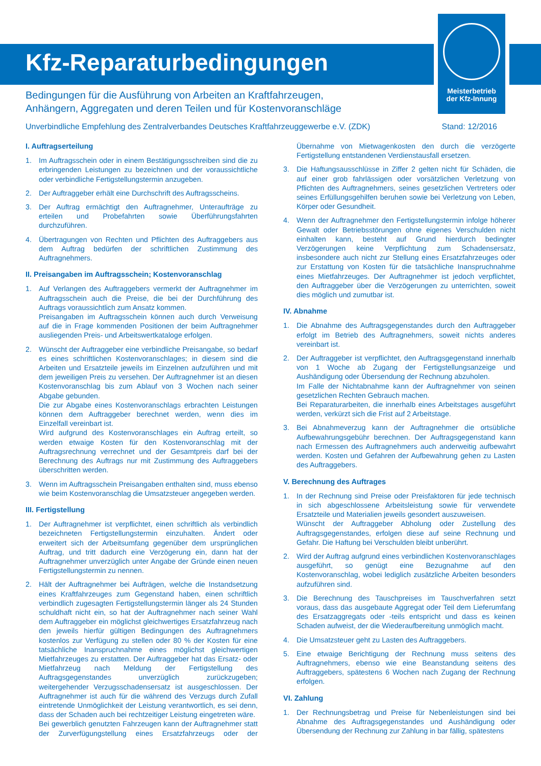Meisterbetrieb
der Kfz-Innung
Kfz-Reparaturbedingungen
Bedingungen für die Ausführung von Arbeiten an Kraftfahrzeugen,
Anhängern, Aggregaten und deren Teilen und für Kostenvoranschläge
Unverbindliche Empfehlung des Zentralverbandes Deutsches Kraftfahrzeuggewerbe e.V. (ZDK) Stand: 12/2016
I. Auftragserteilung
1. Im Auftragsschein oder in einem Bestätigungsschreiben sind die zu erbringenden Leistungen zu bezeichnen und der voraussichtliche oder verbindliche Fertigstellungstermin anzugeben.
2. Der Auftraggeber erhält eine Durchschrift des Auftragsscheins.
3. Der Auftrag ermächtigt den Auftragnehmer, Unteraufträge zu erteilen und Probefahrten sowie Überführungsfahrten durchzuführen.
4. Übertragungen von Rechten und Pflichten des Auftraggebers aus dem Auftrag bedürfen der schriftlichen Zustimmung des Auftragnehmers.
II. Preisangaben im Auftragsschein; Kostenvoranschlag
1. Auf Verlangen des Auftraggebers vermerkt der Auftragnehmer im Auftragsschein auch die Preise, die bei der Durchführung des Auftrags voraussichtlich zum Ansatz kommen.
Preisangaben im Auftragsschein können auch durch Verweisung auf die in Frage kommenden Positionen der beim Auftragnehmer ausliegenden Preis- und Arbeitswertkataloge erfolgen.
2. Wünscht der Auftraggeber eine verbindliche Preisangabe, so bedarf es eines schriftlichen Kostenvoranschlages; in diesem sind die Arbeiten und Ersatzteile jeweils im Einzelnen aufzuführen und mit dem jeweiligen Preis zu versehen. Der Auftragnehmer ist an diesen Kostenvoranschlag bis zum Ablauf von 3 Wochen nach seiner Abgabe gebunden.
Die zur Abgabe eines Kostenvoranschlags erbrachten Leistungen können dem Auftraggeber berechnet werden, wenn dies im Einzelfall vereinbart ist.
Wird aufgrund des Kostenvoranschlages ein Auftrag erteilt, so werden etwaige Kosten für den Kostenvoranschlag mit der Auftragsrechnung verrechnet und der Gesamtpreis darf bei der Berechnung des Auftrags nur mit Zustimmung des Auftraggebers überschritten werden.
3. Wenn im Auftragsschein Preisangaben enthalten sind, muss ebenso wie beim Kostenvoranschlag die Umsatzsteuer angegeben werden.
III. Fertigstellung
1. Der Auftragnehmer ist verpflichtet, einen schriftlich als verbindlich bezeichneten Fertigstellungstermin einzuhalten. Ändert oder erweitert sich der Arbeitsumfang gegenüber dem ursprünglichen Auftrag, und tritt dadurch eine Verzögerung ein, dann hat der Auftragnehmer unverzüglich unter Angabe der Gründe einen neuen Fertigstellungstermin zu nennen.
2. Hält der Auftragnehmer bei Aufträgen, welche die Instandsetzung eines Kraftfahrzeuges zum Gegenstand haben, einen schriftlich verbindlich zugesagten Fertigstellungstermin länger als 24 Stunden schuldhaft nicht ein, so hat der Auftragnehmer nach seiner Wahl dem Auftraggeber ein möglichst gleichwertiges Ersatzfahrzeug nach den jeweils hierfür gültigen Bedingungen des Auftragnehmers kostenlos zur Verfügung zu stellen oder 80 % der Kosten für eine tatsächliche Inanspruchnahme eines möglichst gleichwertigen Mietfahrzeuges zu erstatten. Der Auftraggeber hat das Ersatz- oder Mietfahrzeug nach Meldung der Fertigstellung des Auftragsgegenstandes unverzüglich zurückzugeben; weitergehender Verzugsschadensersatz ist ausgeschlossen. Der Auftragnehmer ist auch für die während des Verzugs durch Zufall eintretende Unmöglichkeit der Leistung verantwortlich, es sei denn, dass der Schaden auch bei rechtzeitiger Leistung eingetreten wäre.
Bei gewerblich genutzten Fahrzeugen kann der Auftragnehmer statt der Zurverfügungstellung eines Ersatzfahrzeugs oder der Übernahme von Mietwagenkosten den durch die verzögerte Fertigstellung entstandenen Verdienstausfall ersetzen.
3. Die Haftungsausschlüsse in Ziffer 2 gelten nicht für Schäden, die auf einer grob fahrlässigen oder vorsätzlichen Verletzung von Pflichten des Auftragnehmers, seines gesetzlichen Vertreters oder seines Erfüllungsgehilfen beruhen sowie bei Verletzung von Leben, Körper oder Gesundheit.
4. Wenn der Auftragnehmer den Fertigstellungstermin infolge höherer Gewalt oder Betriebsstörungen ohne eigenes Verschulden nicht einhalten kann, besteht auf Grund hierdurch bedingter Verzögerungen keine Verpflichtung zum Schadensersatz, insbesondere auch nicht zur Stellung eines Ersatzfahrzeuges oder zur Erstattung von Kosten für die tatsächliche Inanspruchnahme eines Mietfahrzeuges. Der Auftragnehmer ist jedoch verpflichtet, den Auftraggeber über die Verzögerungen zu unterrichten, soweit dies möglich und zumutbar ist.
IV. Abnahme
1. Die Abnahme des Auftragsgegenstandes durch den Auftraggeber erfolgt im Betrieb des Auftragnehmers, soweit nichts anderes vereinbart ist.
2. Der Auftraggeber ist verpflichtet, den Auftragsgegenstand innerhalb von 1 Woche ab Zugang der Fertigstellungsanzeige und Aushändigung oder Übersendung der Rechnung abzuholen.
Im Falle der Nichtabnahme kann der Auftragnehmer von seinen gesetzlichen Rechten Gebrauch machen.
Bei Reparaturarbeiten, die innerhalb eines Arbeitstages ausgeführt werden, verkürzt sich die Frist auf 2 Arbeitstage.
3. Bei Abnahmeverzug kann der Auftragnehmer die ortsübliche Aufbewahrungsgebühr berechnen. Der Auftragsgegenstand kann nach Ermessen des Auftragnehmers auch anderweitig aufbewahrt werden. Kosten und Gefahren der Aufbewahrung gehen zu Lasten des Auftraggebers.
V. Berechnung des Auftrages
1. In der Rechnung sind Preise oder Preisfaktoren für jede technisch in sich abgeschlossene Arbeitsleistung sowie für verwendete Ersatzteile und Materialien jeweils gesondert auszuweisen.
Wünscht der Auftraggeber Abholung oder Zustellung des Auftragsgegenstandes, erfolgen diese auf seine Rechnung und Gefahr. Die Haftung bei Verschulden bleibt unberührt.
2. Wird der Auftrag aufgrund eines verbindlichen Kostenvoranschlages ausgeführt, so genügt eine Bezugnahme auf den Kostenvoranschlag, wobei lediglich zusätzliche Arbeiten besonders aufzuführen sind.
3. Die Berechnung des Tauschpreises im Tauschverfahren setzt voraus, dass das ausgebaute Aggregat oder Teil dem Lieferumfang des Ersatzaggregats oder -teils entspricht und dass es keinen Schaden aufweist, der die Wiederaufbereitung unmöglich macht.
4. Die Umsatzsteuer geht zu Lasten des Auftraggebers.
5. Eine etwaige Berichtigung der Rechnung muss seitens des Auftragnehmers, ebenso wie eine Beanstandung seitens des Auftraggebers, spätestens 6 Wochen nach Zugang der Rechnung erfolgen.
VI. Zahlung
1. Der Rechnungsbetrag und Preise für Nebenleistungen sind bei Abnahme des Auftragsgegenstandes und Aushändigung oder Übersendung der Rechnung zur Zahlung in bar fällig, spätestens